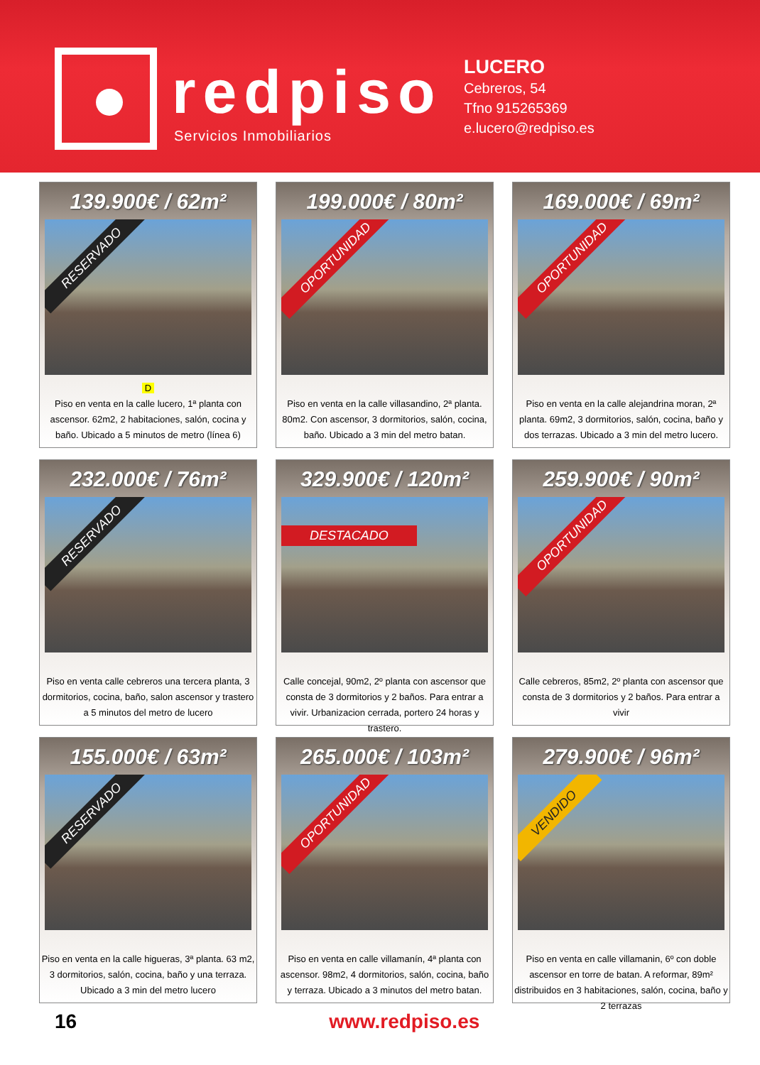redpiso
Servicios Inmobiliarios
LUCERO
Cebreros, 54
Tfno 915265369
e.lucero@redpiso.es
139.900€ / 62m²
RESERVADO
D
Piso en venta en la calle lucero, 1ª planta con ascensor. 62m2, 2 habitaciones, salón, cocina y baño. Ubicado a 5 minutos de metro (línea 6)
199.000€ / 80m²
OPORTUNIDAD
Piso en venta en la calle villasandino, 2ª planta. 80m2. Con ascensor, 3 dormitorios, salón, cocina, baño. Ubicado a 3 min del metro batan.
169.000€ / 69m²
OPORTUNIDAD
Piso en venta en la calle alejandrina moran, 2ª planta. 69m2, 3 dormitorios, salón, cocina, baño y dos terrazas. Ubicado a 3 min del metro lucero.
232.000€ / 76m²
RESERVADO
Piso en venta calle cebreros una tercera planta, 3 dormitorios, cocina, baño, salon ascensor y trastero a 5 minutos del metro de lucero
329.900€ / 120m²
DESTACADO
Calle concejal, 90m2, 2º planta con ascensor que consta de 3 dormitorios y 2 baños. Para entrar a vivir. Urbanizacion cerrada, portero 24 horas y trastero.
259.900€ / 90m²
OPORTUNIDAD
Calle cebreros, 85m2, 2º planta con ascensor que consta de 3 dormitorios y 2 baños. Para entrar a vivir
155.000€ / 63m²
RESERVADO
Piso en venta en la calle higueras, 3ª planta. 63 m2, 3 dormitorios, salón, cocina, baño y una terraza. Ubicado a 3 min del metro lucero
265.000€ / 103m²
OPORTUNIDAD
Piso en venta en calle villamanín, 4ª planta con ascensor. 98m2, 4 dormitorios, salón, cocina, baño y terraza. Ubicado a 3 minutos del metro batan.
279.900€ / 96m²
VENDIDO
Piso en venta en calle villamanin, 6º con doble ascensor en torre de batan. A reformar, 89m² distribuidos en 3 habitaciones, salón, cocina, baño y 2 terrazas
16 www.redpiso.es